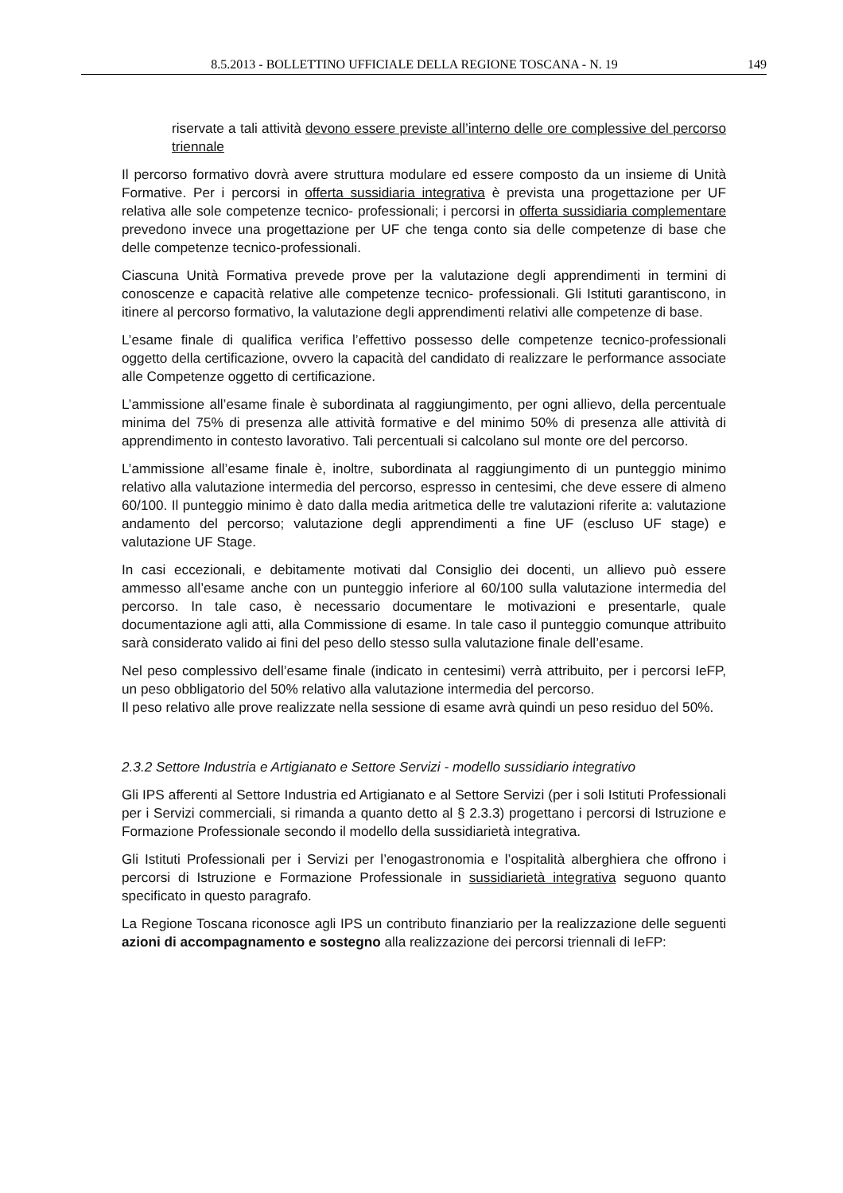8.5.2013 - BOLLETTINO UFFICIALE DELLA REGIONE TOSCANA - N. 19 149
riservate a tali attività devono essere previste all’interno delle ore complessive del percorso triennale
Il percorso formativo dovrà avere struttura modulare ed essere composto da un insieme di Unità Formative. Per i percorsi in offerta sussidiaria integrativa è prevista una progettazione per UF relativa alle sole competenze tecnico- professionali; i percorsi in offerta sussidiaria complementare prevedono invece una progettazione per UF che tenga conto sia delle competenze di base che delle competenze tecnico-professionali.
Ciascuna Unità Formativa prevede prove per la valutazione degli apprendimenti in termini di conoscenze e capacità relative alle competenze tecnico- professionali. Gli Istituti garantiscono, in itinere al percorso formativo, la valutazione degli apprendimenti relativi alle competenze di base.
L’esame finale di qualifica verifica l’effettivo possesso delle competenze tecnico-professionali oggetto della certificazione, ovvero la capacità del candidato di realizzare le performance associate alle Competenze oggetto di certificazione.
L’ammissione all’esame finale è subordinata al raggiungimento, per ogni allievo, della percentuale minima del 75% di presenza alle attività formative e del minimo 50% di presenza alle attività di apprendimento in contesto lavorativo. Tali percentuali si calcolano sul monte ore del percorso.
L’ammissione all’esame finale è, inoltre, subordinata al raggiungimento di un punteggio minimo relativo alla valutazione intermedia del percorso, espresso in centesimi, che deve essere di almeno 60/100. Il punteggio minimo è dato dalla media aritmetica delle tre valutazioni riferite a: valutazione andamento del percorso; valutazione degli apprendimenti a fine UF (escluso UF stage) e valutazione UF Stage.
In casi eccezionali, e debitamente motivati dal Consiglio dei docenti, un allievo può essere ammesso all’esame anche con un punteggio inferiore al 60/100 sulla valutazione intermedia del percorso. In tale caso, è necessario documentare le motivazioni e presentarle, quale documentazione agli atti, alla Commissione di esame. In tale caso il punteggio comunque attribuito sarà considerato valido ai fini del peso dello stesso sulla valutazione finale dell’esame.
Nel peso complessivo dell’esame finale (indicato in centesimi) verrà attribuito, per i percorsi IeFP, un peso obbligatorio del 50% relativo alla valutazione intermedia del percorso.
Il peso relativo alle prove realizzate nella sessione di esame avrà quindi un peso residuo del 50%.
2.3.2 Settore Industria e Artigianato e Settore Servizi - modello sussidiario integrativo
Gli IPS afferenti al Settore Industria ed Artigianato e al Settore Servizi (per i soli Istituti Professionali per i Servizi commerciali, si rimanda a quanto detto al § 2.3.3) progettano i percorsi di Istruzione e Formazione Professionale secondo il modello della sussidiarietà integrativa.
Gli Istituti Professionali per i Servizi per l’enogastronomia e l’ospitalità alberghiera che offrono i percorsi di Istruzione e Formazione Professionale in sussidiarietà integrativa seguono quanto specificato in questo paragrafo.
La Regione Toscana riconosce agli IPS un contributo finanziario per la realizzazione delle seguenti azioni di accompagnamento e sostegno alla realizzazione dei percorsi triennali di IeFP: